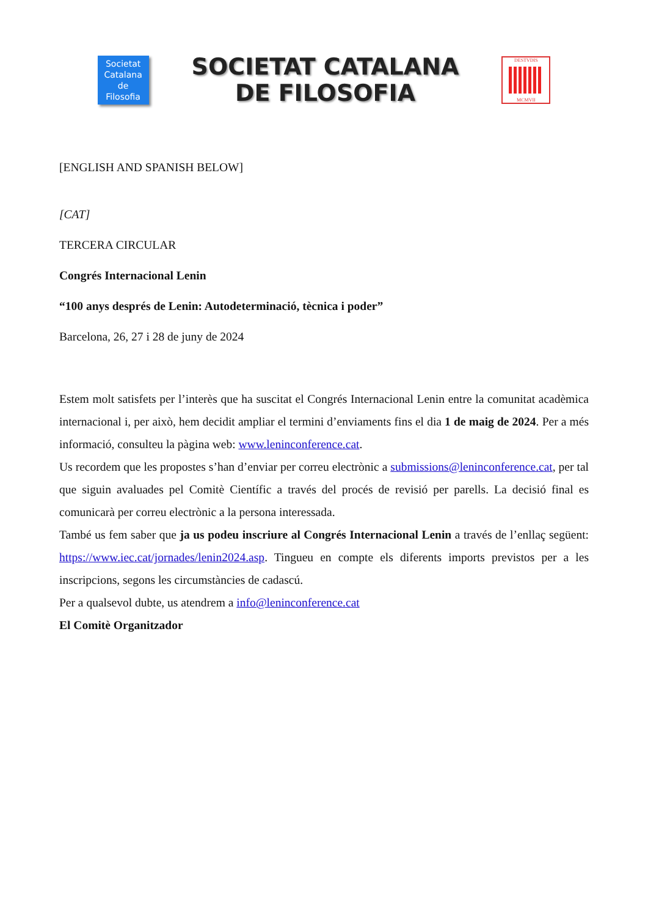Societat
Catalana
de
Filosofia
SOCIETAT CATALANA
DE FILOSOFIA
DESTVDIS
MCMVII
[ENGLISH AND SPANISH BELOW]
[CAT]
TERCERA CIRCULAR
Congrés Internacional Lenin
“100 anys després de Lenin: Autodeterminació, tècnica i poder”
Barcelona, 26, 27 i 28 de juny de 2024
Estem molt satisfets per l’interès que ha suscitat el Congrés Internacional Lenin entre la comunitat acadèmica internacional i, per això, hem decidit ampliar el termini d’enviaments fins el dia 1 de maig de 2024. Per a més informació, consulteu la pàgina web: www.leninconference.cat.
Us recordem que les propostes s’han d’enviar per correu electrònic a submissions@leninconference.cat, per tal que siguin avaluades pel Comitè Científic a través del procés de revisió per parells. La decisió final es comunicarà per correu electrònic a la persona interessada.
També us fem saber que ja us podeu inscriure al Congrés Internacional Lenin a través de l’enllaç següent: https://www.iec.cat/jornades/lenin2024.asp. Tingueu en compte els diferents imports previstos per a les inscripcions, segons les circumstàncies de cadascú.
Per a qualsevol dubte, us atendrem a info@leninconference.cat
El Comitè Organitzador